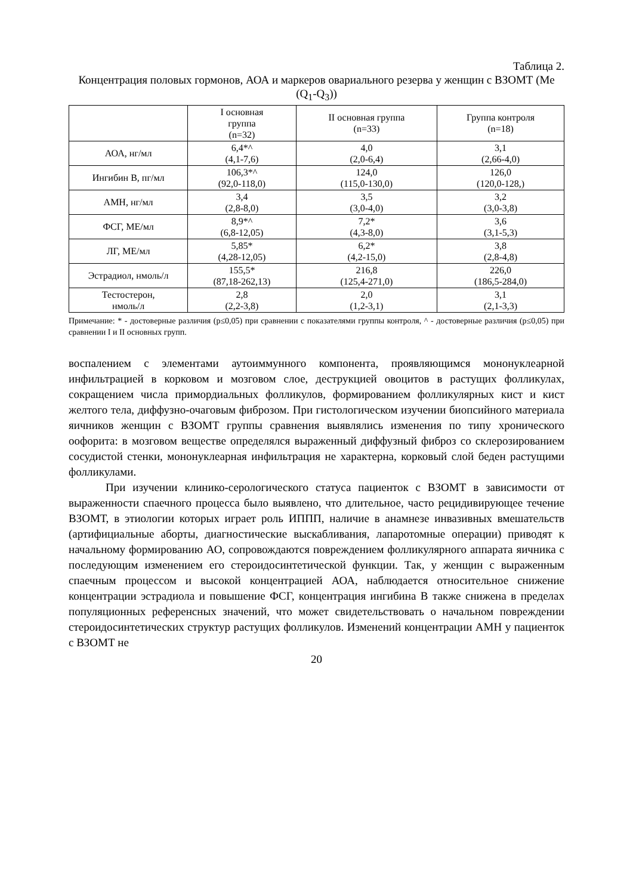Таблица 2.
Концентрация половых гормонов, АОА и маркеров овариального резерва у женщин с ВЗОМТ (Ме (Q<sub>1</sub>-Q<sub>3</sub>))
| | I основная группа (n=32) | II основная группа (n=33) | Группа контроля (n=18) |
| --- | --- | --- | --- |
| АОА, нг/мл | 6,4*^ (4,1-7,6) | 4,0 (2,0-6,4) | 3,1 (2,66-4,0) |
| Ингибин В, пг/мл | 106,3*^ (92,0-118,0) | 124,0 (115,0-130,0) | 126,0 (120,0-128,) |
| АМН, нг/мл | 3,4 (2,8-8,0) | 3,5 (3,0-4,0) | 3,2 (3,0-3,8) |
| ФСГ, МЕ/мл | 8,9*^ (6,8-12,05) | 7,2* (4,3-8,0) | 3,6 (3,1-5,3) |
| ЛГ, МЕ/мл | 5,85* (4,28-12,05) | 6,2* (4,2-15,0) | 3,8 (2,8-4,8) |
| Эстрадиол, нмоль/л | 155,5* (87,18-262,13) | 216,8 (125,4-271,0) | 226,0 (186,5-284,0) |
| Тестостерон, нмоль/л | 2,8 (2,2-3,8) | 2,0 (1,2-3,1) | 3,1 (2,1-3,3) |
Примечание: * - достоверные различия (p≤0,05) при сравнении с показателями группы контроля, ^ - достоверные различия (p≤0,05) при сравнении I и II основных групп.
воспалением с элементами аутоиммунного компонента, проявляющимся мононуклеарной инфильтрацией в корковом и мозговом слое, деструкцией овоцитов в растущих фолликулах, сокращением числа примордиальных фолликулов, формированием фолликулярных кист и кист желтого тела, диффузно-очаговым фиброзом. При гистологическом изучении биопсийного материала яичников женщин с ВЗОМТ группы сравнения выявлялись изменения по типу хронического оофорита: в мозговом веществе определялся выраженный диффузный фиброз со склерозированием сосудистой стенки, мононуклеарная инфильтрация не характерна, корковый слой беден растущими фолликулами.
При изучении клинико-серологического статуса пациенток с ВЗОМТ в зависимости от выраженности спаечного процесса было выявлено, что длительное, часто рецидивирующее течение ВЗОМТ, в этиологии которых играет роль ИППП, наличие в анамнезе инвазивных вмешательств (артифициальные аборты, диагностические выскабливания, лапаротомные операции) приводят к начальному формированию АО, сопровождаются повреждением фолликулярного аппарата яичника с последующим изменением его стероидосинтетической функции. Так, у женщин с выраженным спаечным процессом и высокой концентрацией АОА, наблюдается относительное снижение концентрации эстрадиола и повышение ФСГ, концентрация ингибина В также снижена в пределах популяционных референсных значений, что может свидетельствовать о начальном повреждении стероидосинтетических структур растущих фолликулов. Изменений концентрации АМН у пациенток с ВЗОМТ не
20